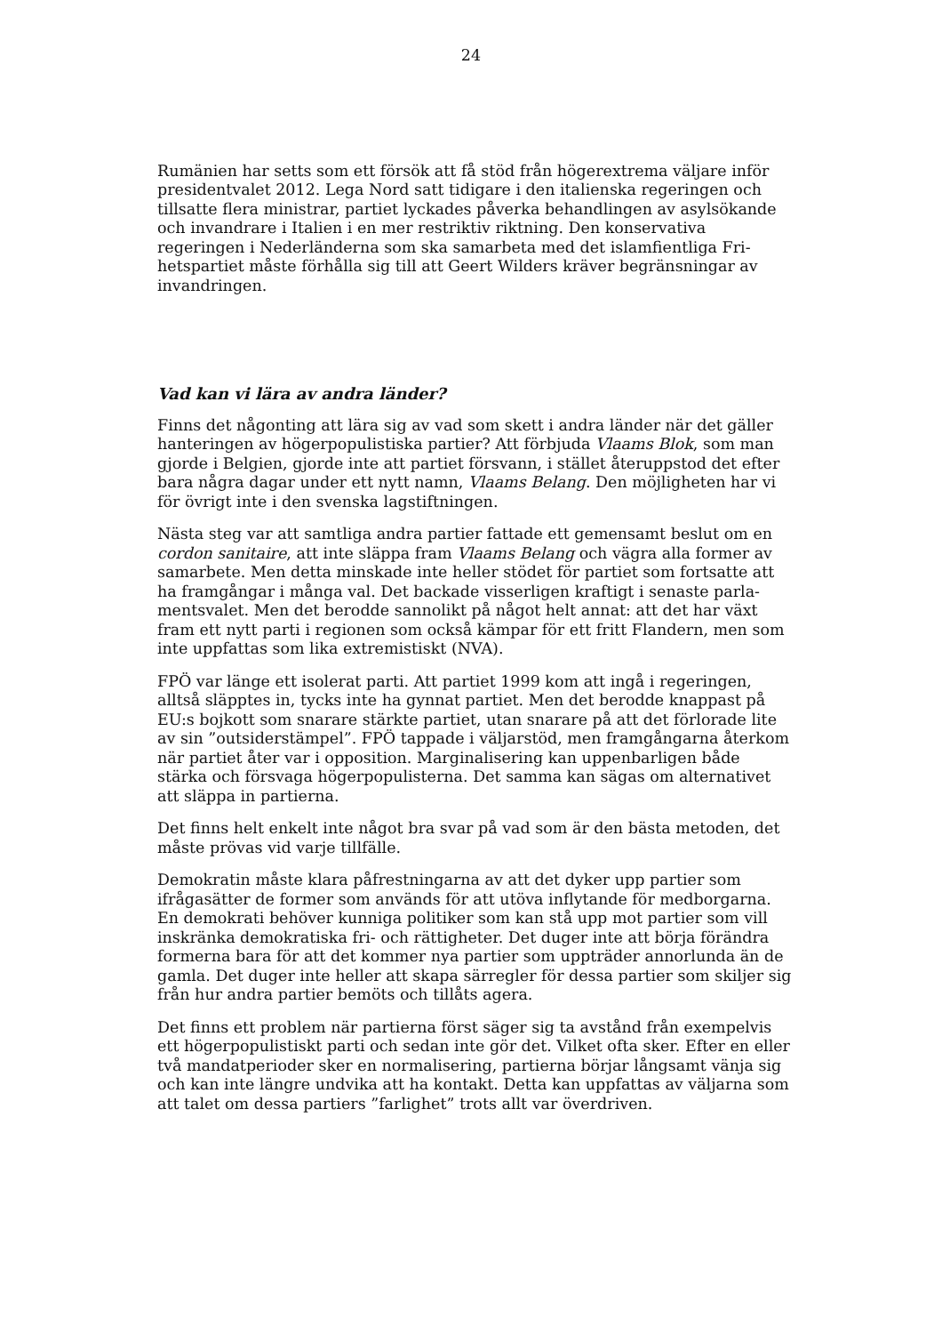24
Rumänien har setts som ett försök att få stöd från högerextrema väljare inför presidentvalet 2012. Lega Nord satt tidigare i den italienska regeringen och tillsatte flera ministrar, partiet lyckades påverka behandlingen av asylsökan­de och invandrare i Italien i en mer restriktiv riktning. Den konservativa regeringen i Nederländerna som ska samarbeta med det islamfientliga Fri­hetspartiet måste förhålla sig till att Geert Wilders kräver begränsningar av invandringen.
Vad kan vi lära av andra länder?
Finns det någonting att lära sig av vad som skett i andra länder när det gäller hanteringen av högerpopulistiska partier? Att förbjuda Vlaams Blok, som man gjorde i Belgien, gjorde inte att partiet försvann, i stället återuppstod det efter bara några dagar under ett nytt namn, Vlaams Belang. Den möjligheten har vi för övrigt inte i den svenska lagstiftningen.
Nästa steg var att samtliga andra partier fattade ett gemensamt beslut om en cordon sanitaire, att inte släppa fram Vlaams Belang och vägra alla former av samarbete. Men detta minskade inte heller stödet för partiet som fortsatte att ha framgångar i många val. Det backade visserligen kraftigt i senaste parla­mentsvalet. Men det berodde sannolikt på något helt annat: att det har växt fram ett nytt parti i regionen som också kämpar för ett fritt Flandern, men som inte uppfattas som lika extremistiskt (NVA).
FPÖ var länge ett isolerat parti. Att partiet 1999 kom att ingå i regeringen, alltså släpptes in, tycks inte ha gynnat partiet. Men det berodde knappast på EU:s bojkott som snarare stärkte partiet, utan snarare på att det förlorade lite av sin ”outsiderstämpel”. FPÖ tappade i väljarstöd, men framgångarna åter­kom när partiet åter var i opposition. Marginalisering kan uppenbarligen både stärka och försvaga högerpopulisterna. Det samma kan sägas om alter­nativet att släppa in partierna.
Det finns helt enkelt inte något bra svar på vad som är den bästa metoden, det måste prövas vid varje tillfälle.
Demokratin måste klara påfrestningarna av att det dyker upp partier som ifrågasätter de former som används för att utöva inflytande för medborgarna. En demokrati behöver kunniga politiker som kan stå upp mot partier som vill inskränka demokratiska fri- och rättigheter. Det duger inte att börja förändra formerna bara för att det kommer nya partier som uppträder annorlunda än de gamla. Det duger inte heller att skapa särregler för dessa partier som skil­jer sig från hur andra partier bemöts och tillåts agera.
Det finns ett problem när partierna först säger sig ta avstånd från exempelvis ett högerpopulistiskt parti och sedan inte gör det. Vilket ofta sker. Efter en eller två mandatperioder sker en normalisering, partierna börjar långsamt vänja sig och kan inte längre undvika att ha kontakt. Detta kan uppfattas av väljarna som att talet om dessa partiers ”farlighet” trots allt var överdriven.